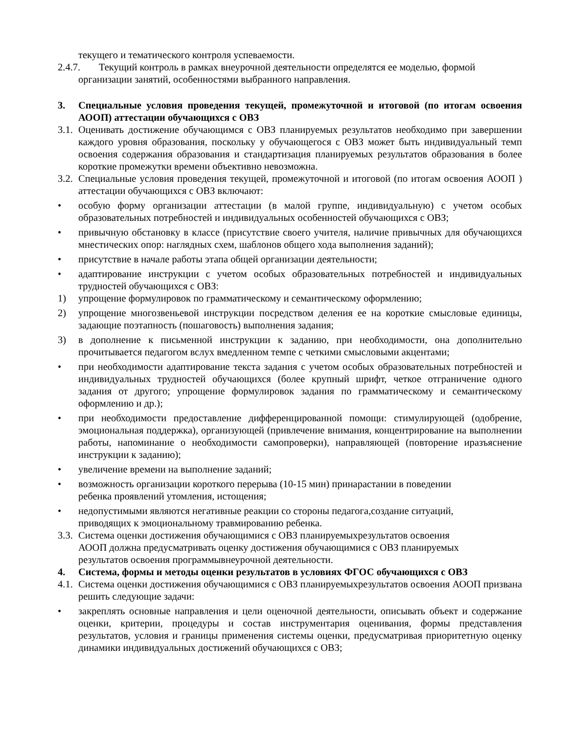текущего и тематического контроля успеваемости.
2.4.7. Текущий контроль в рамках внеурочной деятельности определятся ее моделью, формой
организации занятий, особенностями выбранного направления.
3. Специальные условия проведения текущей, промежуточной и итоговой (по итогам освоения АООП) аттестации обучающихся с ОВЗ
3.1. Оценивать достижение обучающимся с ОВЗ планируемых результатов необходимо при завершении каждого уровня образования, поскольку у обучающегося с ОВЗ может быть индивидуальный темп освоения содержания образования и стандартизация планируемых результатов образования в более короткие промежутки времени объективно невозможна.
3.2. Специальные условия проведения текущей, промежуточной и итоговой (по итогам освоения АООП ) аттестации обучающихся с ОВЗ включают:
• особую форму организации аттестации (в малой группе, индивидуальную) с учетом особых образовательных потребностей и индивидуальных особенностей обучающихся с ОВЗ;
• привычную обстановку в классе (присутствие своего учителя, наличие привычных для обучающихся мнестических опор: наглядных схем, шаблонов общего хода выполнения заданий);
• присутствие в начале работы этапа общей организации деятельности;
• адаптирование инструкции с учетом особых образовательных потребностей и индивидуальных трудностей обучающихся с ОВЗ:
1) упрощение формулировок по грамматическому и семантическому оформлению;
2) упрощение многозвеньевой инструкции посредством деления ее на короткие смысловые единицы, задающие поэтапность (пошаговость) выполнения задания;
3) в дополнение к письменной инструкции к заданию, при необходимости, она дополнительно прочитывается педагогом вслух вмедленном темпе с четкими смысловыми акцентами;
• при необходимости адаптирование текста задания с учетом особых образовательных потребностей и индивидуальных трудностей обучающихся (более крупный шрифт, четкое отграничение одного задания от другого; упрощение формулировок задания по грамматическому и семантическому оформлению и др.);
• при необходимости предоставление дифференцированной помощи: стимулирующей (одобрение, эмоциональная поддержка), организующей (привлечение внимания, концентрирование на выполнении работы, напоминание о необходимости самопроверки), направляющей (повторение иразъяснение инструкции к заданию);
• увеличение времени на выполнение заданий;
• возможность организации короткого перерыва (10-15 мин) принарастании в поведении
ребенка проявлений утомления, истощения;
• недопустимыми являются негативные реакции со стороны педагога,создание ситуаций,
приводящих к эмоциональному травмированию ребенка.
3.3. Система оценки достижения обучающимися с ОВЗ планируемыхрезультатов освоения
АООП должна предусматривать оценку достижения обучающимися с ОВЗ планируемых
результатов освоения программывнеурочной деятельности.
4. Система, формы и методы оценки результатов в условиях ФГОС обучающихся с ОВЗ
4.1. Система оценки достижения обучающимися с ОВЗ планируемыхрезультатов освоения АООП призвана решить следующие задачи:
• закреплять основные направления и цели оценочной деятельности, описывать объект и содержание оценки, критерии, процедуры и состав инструментария оценивания, формы представления результатов, условия и границы применения системы оценки, предусматривая приоритетную оценку динамики индивидуальных достижений обучающихся с ОВЗ;